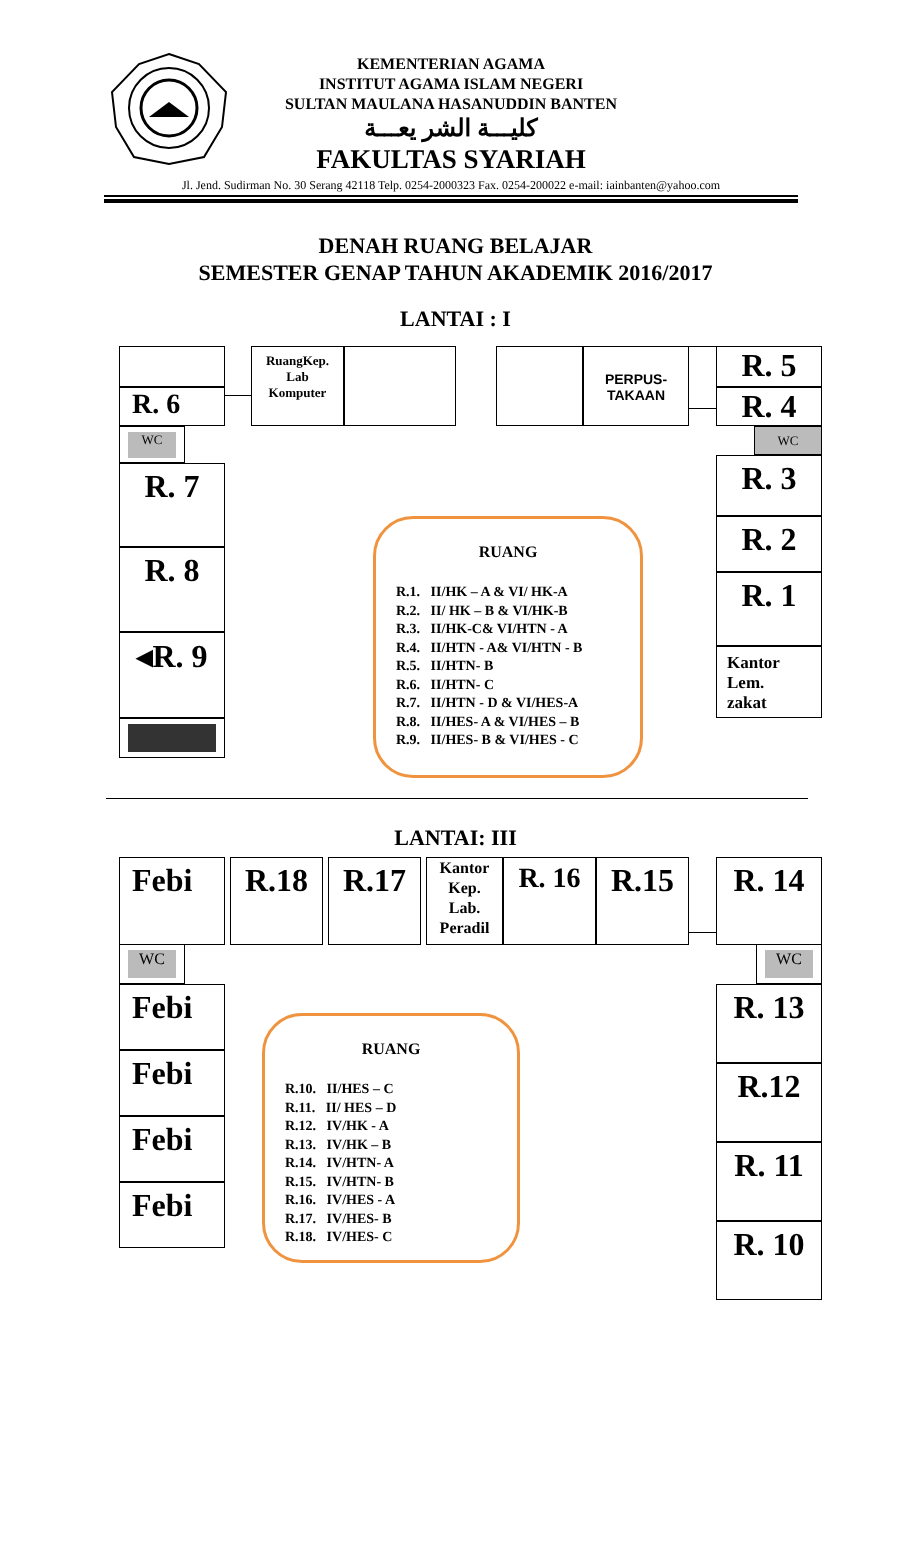KEMENTERIAN AGAMA
INSTITUT AGAMA ISLAM NEGERI
SULTAN MAULANA HASANUDDIN BANTEN
كليـــة الشر يعـــة
FAKULTAS SYARIAH
Jl. Jend. Sudirman No. 30 Serang 42118 Telp. 0254-2000323 Fax. 0254-200022 e-mail: iainbanten@yahoo.com
DENAH RUANG BELAJAR
SEMESTER GENAP TAHUN AKADEMIK 2016/2017
LANTAI : I
R. 6
WC
R. 7
R. 8
◂R. 9
RuangKep.
Lab
Komputer
PERPUS-
TAKAAN
RUANG
R.1. II/HK – A & VI/ HK-A R.2. II/ HK – B & VI/HK-B R.3. II/HK-C& VI/HTN - A R.4. II/HTN - A& VI/HTN - B R.5. II/HTN- B R.6. II/HTN- C R.7. II/HTN - D & VI/HES-A R.8. II/HES- A & VI/HES – B R.9. II/HES- B & VI/HES - C
R. 5
R. 4
WC
R. 3
R. 2
R. 1
Kantor
Lem.
zakat
LANTAI: III
Febi R.18 R.17
Kantor
Kep.
Lab.
Peradil
R. 16 R.15 R. 14
WC
Febi
Febi
Febi
Febi
RUANG
R.10. II/HES – C R.11. II/ HES – D R.12. IV/HK - A R.13. IV/HK – B R.14. IV/HTN- A R.15. IV/HTN- B R.16. IV/HES - A R.17. IV/HES- B R.18. IV/HES- C
WC
R. 13
R.12
R. 11
R. 10